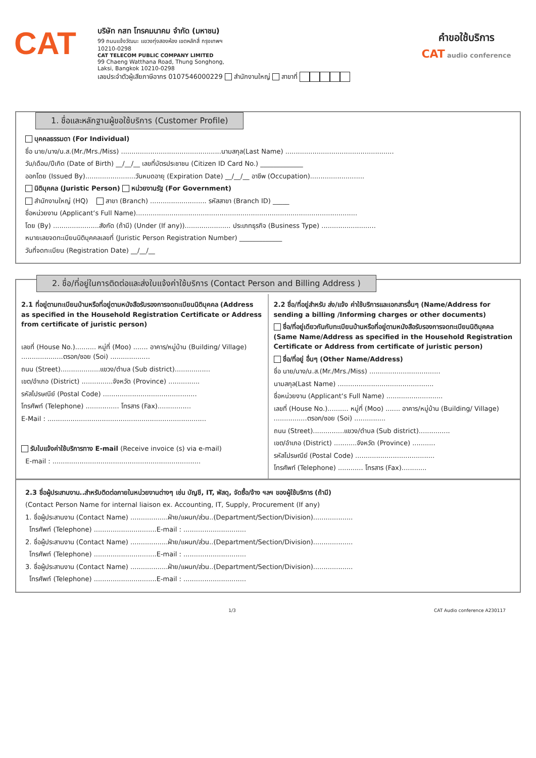CAT
บริษัท กสท โทรคมนาคม จำกัด (มหาชน)
99 ถนนแจ้งวัฒนะ แขวงทุ่งสองห้อง เขตหลักสี่ กรุงเทพฯ 10210-0298
CAT TELECOM PUBLIC COMPANY LIMITED
99 Chaeng Watthana Road, Thung Songhong, Laksi, Bangkok 10210-0298
เลขประจำตัวผู้เสียภาษีอากร 0107546000229 สำนักงานใหญ่ สาขาที่
คำขอใช้บริการ
CAT audio conference
1. ชื่อและหลักฐานผู้ขอใช้บริการ (Customer Profile)
บุคคลธรรมดา (For Individual)
ชื่อ นาย/นาง/น.ส.(Mr./Mrs./Miss) ................................................นามสกุล(Last Name) ....................................................
วัน/เดือน/ปีเกิด (Date of Birth) __/__/__ เลขที่บัตรประชาชน (Citizen ID Card No.) _____________
ออกโดย (Issued By)........................วันหมดอายุ (Expiration Date) __/__/__ อาชีพ (Occupation)..........................
นิติบุคคล (Juristic Person) หน่วยงานรัฐ (For Government)
สำนักงานใหญ่ (HQ) สาขา (Branch) ........................... รหัสสาขา (Branch ID) _____
ชื่อหน่วยงาน (Applicant‘s Full Name)..........................................................................................................
โดย (By) ......................สังกัด (ถ้ามี) (Under (If any))...................... ประเภทธุรกิจ (Business Type) ..........................
หมายเลขจดทะเบียนนิติบุคคลเลขที่ (Juristic Person Registration Number) _____________
วันที่จดทะเบียน (Registration Date) __/__/__
2. ชื่อ/ที่อยู่ในการติดต่อและส่งใบแจ้งค่าใช้บริการ (Contact Person and Billing Address )
2.1 ที่อยู่ตามทะเบียนบ้านหรือที่อยู่ตามหนังสือรับรองการจดทะเบียนนิติบุคคล (Address as specified in the Household Registration Certificate or Address from certificate of juristic person)
เลขที่ (House No.).......... หมู่ที่ (Moo) ....... อาคาร/หมู่บ้าน (Building/ Village) ....................ตรอก/ซอย (Soi) ...................
ถนน (Street)...................แขวง/ตำบล (Sub district).................
เขต/อำเภอ (District) ...............จังหวัด (Province) ...............
รหัสไปรษณีย์ (Postal Code) .............................................
โทรศัพท์ (Telephone) ................ โทรสาร (Fax)................
E-Mail : ............................................................................
รับใบแจ้งค่าใช้บริการทาง E-mail (Receive invoice (s) via e-mail)
E-mail : .......................................................................
2.2 ชื่อ/ที่อยู่สำหรับ ส่ง/แจ้ง ค่าใช้บริการและเอกสารอื่นๆ (Name/Address for sending a billing /Informing charges or other documents)
ชื่อ/ที่อยู่เดียวกันกับทะเบียนบ้านหรือที่อยู่ตามหนังสือรับรองการจดทะเบียนนิติบุคคล (Same Name/Address as specified in the Household Registration Certificate or Address from certificate of juristic person)
ชื่อ/ที่อยู่ อื่นๆ (Other Name/Address)
ชื่อ นาย/นาง/น.ส.(Mr./Mrs./Miss) ..................................
นามสกุล(Last Name) ..............................................
ชื่อหน่วยงาน (Applicant‘s Full Name) ...........................
เลขที่ (House No.).......... หมู่ที่ (Moo) ....... อาคาร/หมู่บ้าน (Building/ Village) ................ตรอก/ซอย (Soi) ...............
ถนน (Street)...............แขวง/ตำบล (Sub district)...............
เขต/อำเภอ (District) ...........จังหวัด (Province) ...........
รหัสไปรษณีย์ (Postal Code) ......................................
โทรศัพท์ (Telephone) ............ โทรสาร (Fax)............
2.3 ชื่อผู้ประสานงาน..สำหรับติดต่อภายในหน่วยงานต่างๆ เช่น บัญชี, IT, พัสดุ, จัดซื้อ/จ้าง ฯลฯ ของผู้ใช้บริการ (ถ้ามี)
(Contact Person Name for internal liaison ex. Accounting, IT, Supply, Procurement (If any)
1. ชื่อผู้ประสานงาน (Contact Name) ..................ฝ่าย/แผนก/ส่วน..(Department/Section/Division)...................
โทรศัพท์ (Telephone) ..............................E-mail : ..............................
2. ชื่อผู้ประสานงาน (Contact Name) ..................ฝ่าย/แผนก/ส่วน..(Department/Section/Division)...................
โทรศัพท์ (Telephone) ..............................E-mail : ..............................
3. ชื่อผู้ประสานงาน (Contact Name) ..................ฝ่าย/แผนก/ส่วน..(Department/Section/Division)...................
โทรศัพท์ (Telephone) ..............................E-mail : ..............................
1/3 CAT Audio conference A230117